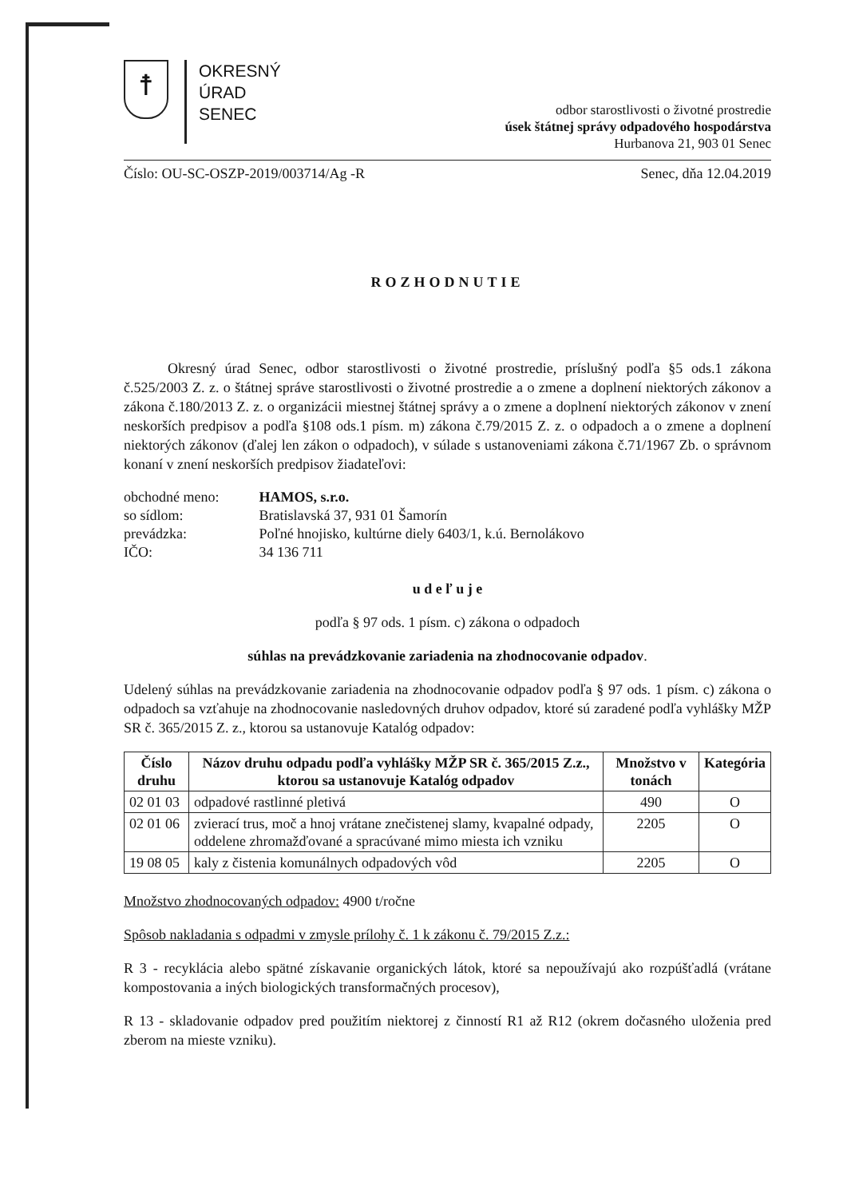☨
OKRESNÝ
ÚRAD
SENEC
odbor starostlivosti o životné prostredie
úsek štátnej správy odpadového hospodárstva
Hurbanova 21, 903 01 Senec
Číslo: OU-SC-OSZP-2019/003714/Ag -R Senec, dňa 12.04.2019
ROZHODNUTIE
Okresný úrad Senec, odbor starostlivosti o životné prostredie, príslušný podľa §5 ods.1 zákona č.525/2003 Z. z. o štátnej správe starostlivosti o životné prostredie a o zmene a doplnení niektorých zákonov a zákona č.180/2013 Z. z. o organizácii miestnej štátnej správy a o zmene a doplnení niektorých zákonov v znení neskorších predpisov a podľa §108 ods.1 písm. m) zákona č.79/2015 Z. z. o odpadoch a o zmene a doplnení niektorých zákonov (ďalej len zákon o odpadoch), v súlade s ustanoveniami zákona č.71/1967 Zb. o správnom konaní v znení neskorších predpisov žiadateľovi:
| obchodné meno: | HAMOS, s.r.o. |
| so sídlom: | Bratislavská 37, 931 01 Šamorín |
| prevádzka: | Poľné hnojisko, kultúrne diely 6403/1, k.ú. Bernolákovo |
| IČO: | 34 136 711 |
u d e ľ u j e
podľa § 97 ods. 1 písm. c) zákona o odpadoch
súhlas na prevádzkovanie zariadenia na zhodnocovanie odpadov.
Udelený súhlas na prevádzkovanie zariadenia na zhodnocovanie odpadov podľa § 97 ods. 1 písm. c) zákona o odpadoch sa vzťahuje na zhodnocovanie nasledovných druhov odpadov, ktoré sú zaradené podľa vyhlášky MŽP SR č. 365/2015 Z. z., ktorou sa ustanovuje Katalóg odpadov:
| Číslo druhu | Názov druhu odpadu podľa vyhlášky MŽP SR č. 365/2015 Z.z., ktorou sa ustanovuje Katalóg odpadov | Množstvo v tonách | Kategória |
| --- | --- | --- | --- |
| 02 01 03 | odpadové rastlinné pletivá | 490 | O |
| 02 01 06 | zvierací trus, moč a hnoj vrátane znečistenej slamy, kvapalné odpady, oddelene zhromažďované a spracúvané mimo miesta ich vzniku | 2205 | O |
| 19 08 05 | kaly z čistenia komunálnych odpadových vôd | 2205 | O |
Množstvo zhodnocovaných odpadov: 4900 t/ročne
Spôsob nakladania s odpadmi v zmysle prílohy č. 1 k zákonu č. 79/2015 Z.z.:
R 3 - recyklácia alebo spätné získavanie organických látok, ktoré sa nepoužívajú ako rozpúšťadlá (vrátane kompostovania a iných biologických transformačných procesov),
R 13 - skladovanie odpadov pred použitím niektorej z činností R1 až R12 (okrem dočasného uloženia pred zberom na mieste vzniku).